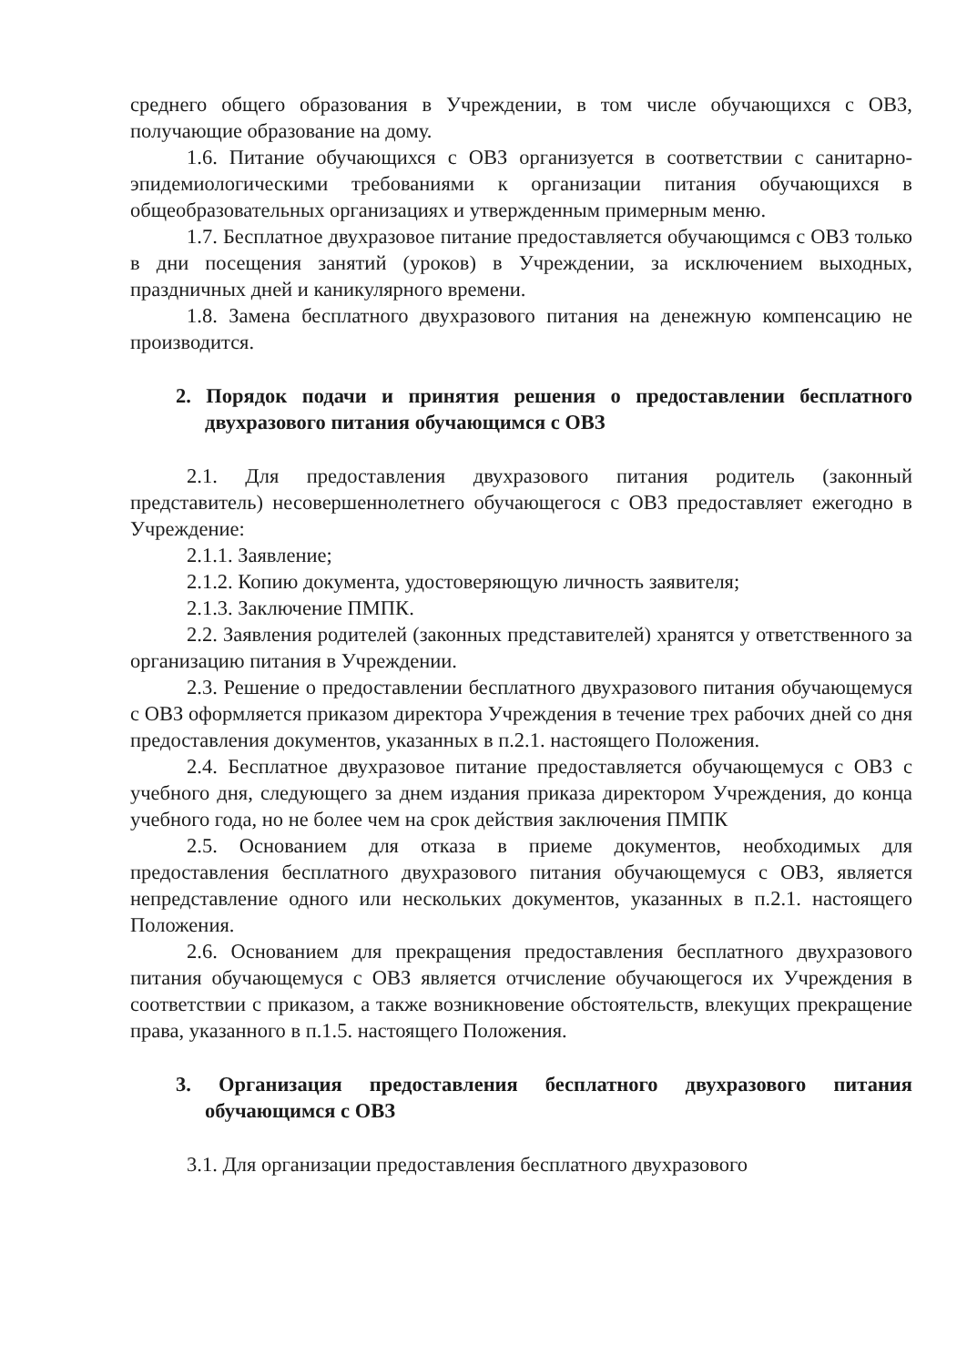среднего общего образования в Учреждении, в том числе обучающихся с ОВЗ, получающие образование на дому.
1.6. Питание обучающихся с ОВЗ организуется в соответствии с санитарно-эпидемиологическими требованиями к организации питания обучающихся в общеобразовательных организациях и утвержденным примерным меню.
1.7. Бесплатное двухразовое питание предоставляется обучающимся с ОВЗ только в дни посещения занятий (уроков) в Учреждении, за исключением выходных, праздничных дней и каникулярного времени.
1.8. Замена бесплатного двухразового питания на денежную компенсацию не производится.
2. Порядок подачи и принятия решения о предоставлении бесплатного двухразового питания обучающимся с ОВЗ
2.1. Для предоставления двухразового питания родитель (законный представитель) несовершеннолетнего обучающегося с ОВЗ предоставляет ежегодно в Учреждение:
2.1.1. Заявление;
2.1.2. Копию документа, удостоверяющую личность заявителя;
2.1.3. Заключение ПМПК.
2.2. Заявления родителей (законных представителей) хранятся у ответственного за организацию питания в Учреждении.
2.3. Решение о предоставлении бесплатного двухразового питания обучающемуся с ОВЗ оформляется приказом директора Учреждения в течение трех рабочих дней со дня предоставления документов, указанных в п.2.1. настоящего Положения.
2.4. Бесплатное двухразовое питание предоставляется обучающемуся с ОВЗ с учебного дня, следующего за днем издания приказа директором Учреждения, до конца учебного года, но не более чем на срок действия заключения ПМПК
2.5. Основанием для отказа в приеме документов, необходимых для предоставления бесплатного двухразового питания обучающемуся с ОВЗ, является непредставление одного или нескольких документов, указанных в п.2.1. настоящего Положения.
2.6. Основанием для прекращения предоставления бесплатного двухразового питания обучающемуся с ОВЗ является отчисление обучающегося их Учреждения в соответствии с приказом, а также возникновение обстоятельств, влекущих прекращение права, указанного в п.1.5. настоящего Положения.
3. Организация предоставления бесплатного двухразового питания обучающимся с ОВЗ
3.1. Для организации предоставления бесплатного двухразового